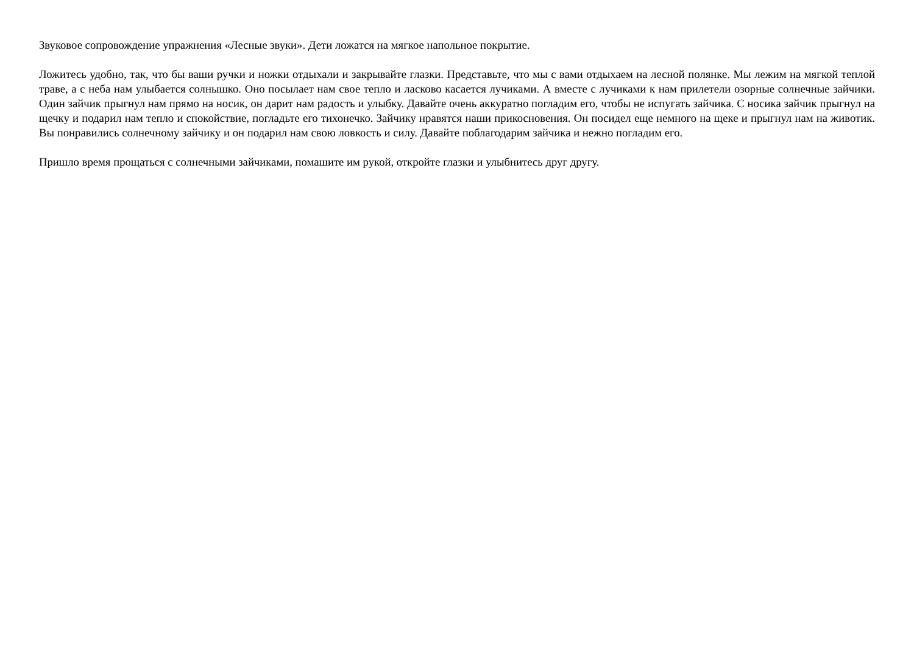Звуковое сопровождение упражнения «Лесные звуки». Дети ложатся на мягкое напольное покрытие.
Ложитесь удобно, так, что бы ваши ручки и ножки отдыхали и закрывайте глазки. Представьте, что мы с вами отдыхаем на лесной полянке. Мы лежим на мягкой теплой траве, а с неба нам улыбается солнышко. Оно посылает нам свое тепло и ласково касается лучиками. А вместе с лучиками к нам прилетели озорные солнечные зайчики. Один зайчик прыгнул нам прямо на носик, он дарит нам радость и улыбку. Давайте очень аккуратно погладим его, чтобы не испугать зайчика. С носика зайчик прыгнул на щечку и подарил нам тепло и спокойствие, погладьте его тихонечко. Зайчику нравятся наши прикосновения. Он посидел еще немного на щеке и прыгнул нам на животик. Вы понравились солнечному зайчику и он подарил нам свою ловкость и силу. Давайте поблагодарим зайчика и нежно погладим его.
Пришло время прощаться с солнечными зайчиками, помашите им рукой, откройте глазки и улыбнитесь друг другу.